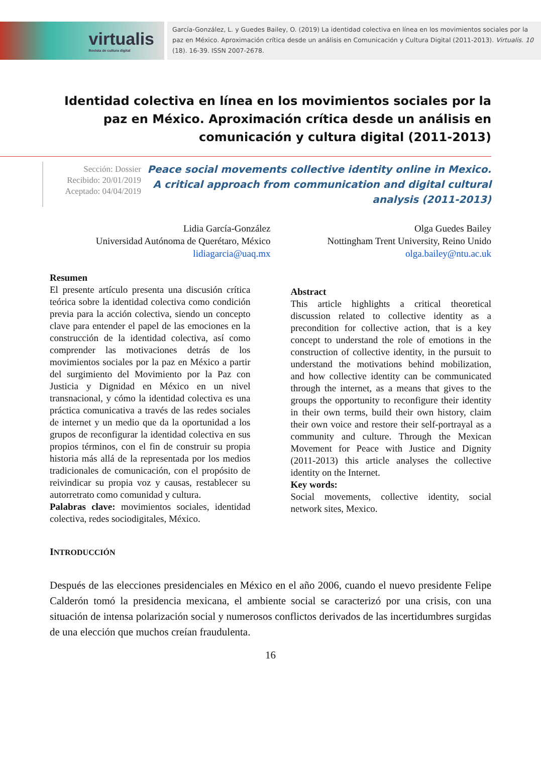virtualis
Revista de cultura digital
García-González, L. y Guedes Bailey, O. (2019) La identidad colectiva en línea en los movimientos sociales por la paz en México. Aproximación crítica desde un análisis en Comunicación y Cultura Digital (2011-2013). Virtualis. 10 (18). 16-39. ISSN 2007-2678.
Identidad colectiva en línea en los movimientos sociales por la paz en México. Aproximación crítica desde un análisis en comunicación y cultura digital (2011-2013)
Sección: Dossier
Recibido: 20/01/2019
Aceptado: 04/04/2019
Peace social movements collective identity online in Mexico. A critical approach from communication and digital cultural analysis (2011-2013)
Lidia García-González
Universidad Autónoma de Querétaro, México
lidiagarcia@uaq.mx
Olga Guedes Bailey
Nottingham Trent University, Reino Unido
olga.bailey@ntu.ac.uk
Resumen
El presente artículo presenta una discusión crítica teórica sobre la identidad colectiva como condición previa para la acción colectiva, siendo un concepto clave para entender el papel de las emociones en la construcción de la identidad colectiva, así como comprender las motivaciones detrás de los movimientos sociales por la paz en México a partir del surgimiento del Movimiento por la Paz con Justicia y Dignidad en México en un nivel transnacional, y cómo la identidad colectiva es una práctica comunicativa a través de las redes sociales de internet y un medio que da la oportunidad a los grupos de reconfigurar la identidad colectiva en sus propios términos, con el fin de construir su propia historia más allá de la representada por los medios tradicionales de comunicación, con el propósito de reivindicar su propia voz y causas, restablecer su autorretrato como comunidad y cultura.
Palabras clave: movimientos sociales, identidad colectiva, redes sociodigitales, México.
Abstract
This article highlights a critical theoretical discussion related to collective identity as a precondition for collective action, that is a key concept to understand the role of emotions in the construction of collective identity, in the pursuit to understand the motivations behind mobilization, and how collective identity can be communicated through the internet, as a means that gives to the groups the opportunity to reconfigure their identity in their own terms, build their own history, claim their own voice and restore their self-portrayal as a community and culture. Through the Mexican Movement for Peace with Justice and Dignity (2011-2013) this article analyses the collective identity on the Internet.
Key words:
Social movements, collective identity, social network sites, Mexico.
INTRODUCCIÓN
Después de las elecciones presidenciales en México en el año 2006, cuando el nuevo presidente Felipe Calderón tomó la presidencia mexicana, el ambiente social se caracterizó por una crisis, con una situación de intensa polarización social y numerosos conflictos derivados de las incertidumbres surgidas de una elección que muchos creían fraudulenta.
16